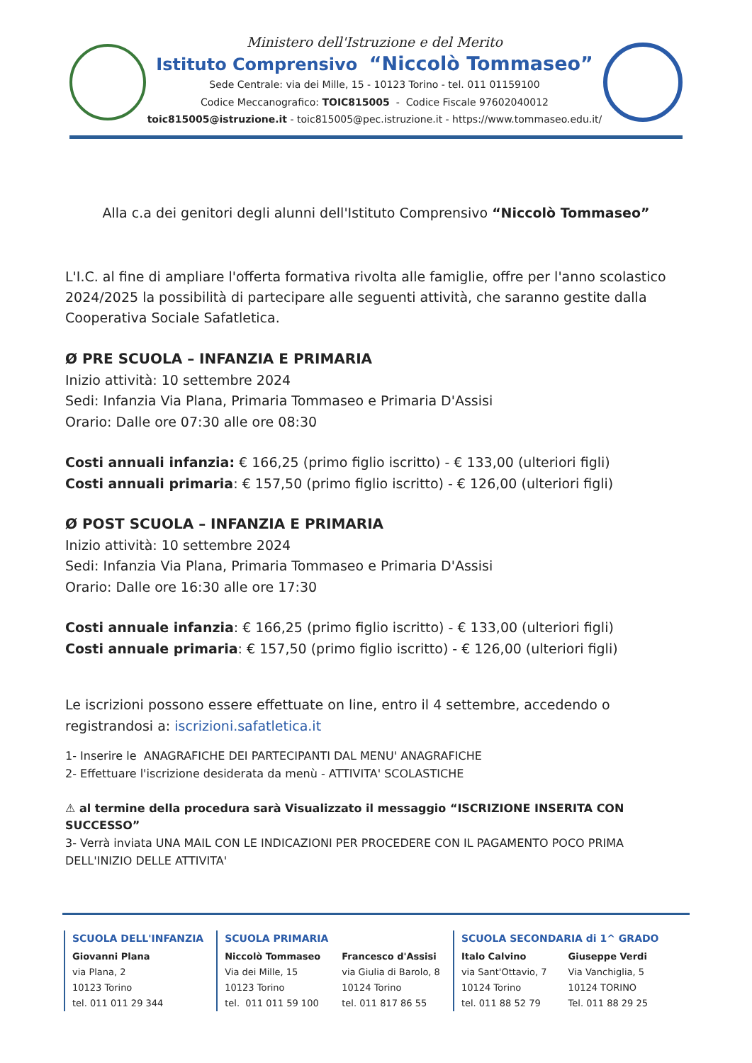Ministero dell'Istruzione e del Merito
Istituto Comprensivo “Niccolò Tommaseo”
Sede Centrale: via dei Mille, 15 - 10123 Torino - tel. 011 01159100
Codice Meccanografico: TOIC815005 - Codice Fiscale 97602040012
toic815005@istruzione.it - toic815005@pec.istruzione.it - https://www.tommaseo.edu.it/
Alla c.a dei genitori degli alunni dell'Istituto Comprensivo “Niccolò Tommaseo”
L'I.C. al fine di ampliare l'offerta formativa rivolta alle famiglie, offre per l'anno scolastico 2024/2025 la possibilità di partecipare alle seguenti attività, che saranno gestite dalla Cooperativa Sociale Safatletica.
Ø PRE SCUOLA – INFANZIA E PRIMARIA
Inizio attività: 10 settembre 2024
Sedi: Infanzia Via Plana, Primaria Tommaseo e Primaria D'Assisi
Orario: Dalle ore 07:30 alle ore 08:30
Costi annuali infanzia: € 166,25 (primo figlio iscritto) - € 133,00 (ulteriori figli)
Costi annuali primaria: € 157,50 (primo figlio iscritto) - € 126,00 (ulteriori figli)
Ø POST SCUOLA – INFANZIA E PRIMARIA
Inizio attività: 10 settembre 2024
Sedi: Infanzia Via Plana, Primaria Tommaseo e Primaria D'Assisi
Orario: Dalle ore 16:30 alle ore 17:30
Costi annuale infanzia: € 166,25 (primo figlio iscritto) - € 133,00 (ulteriori figli)
Costi annuale primaria: € 157,50 (primo figlio iscritto) - € 126,00 (ulteriori figli)
Le iscrizioni possono essere effettuate on line, entro il 4 settembre, accedendo o registrandosi a: iscrizioni.safatletica.it
1- Inserire le ANAGRAFICHE DEI PARTECIPANTI DAL MENU' ANAGRAFICHE
2- Effettuare l'iscrizione desiderata da menù - ATTIVITA' SCOLASTICHE
⚠ al termine della procedura sarà Visualizzato il messaggio “ISCRIZIONE INSERITA CON SUCCESSO”
3- Verrà inviata UNA MAIL CON LE INDICAZIONI PER PROCEDERE CON IL PAGAMENTO POCO PRIMA DELL'INIZIO DELLE ATTIVITA'
SCUOLA DELL'INFANZIA
Giovanni Plana
via Plana, 2
10123 Torino
tel. 011 011 29 344
SCUOLA PRIMARIA
Niccolò Tommaseo
Via dei Mille, 15
10123 Torino
tel. 011 011 59 100
Francesco d'Assisi
via Giulia di Barolo, 8
10124 Torino
tel. 011 817 86 55
SCUOLA SECONDARIA di 1^ GRADO
Italo Calvino
via Sant'Ottavio, 7
10124 Torino
tel. 011 88 52 79
Giuseppe Verdi
Via Vanchiglia, 5
10124 TORINO
Tel. 011 88 29 25